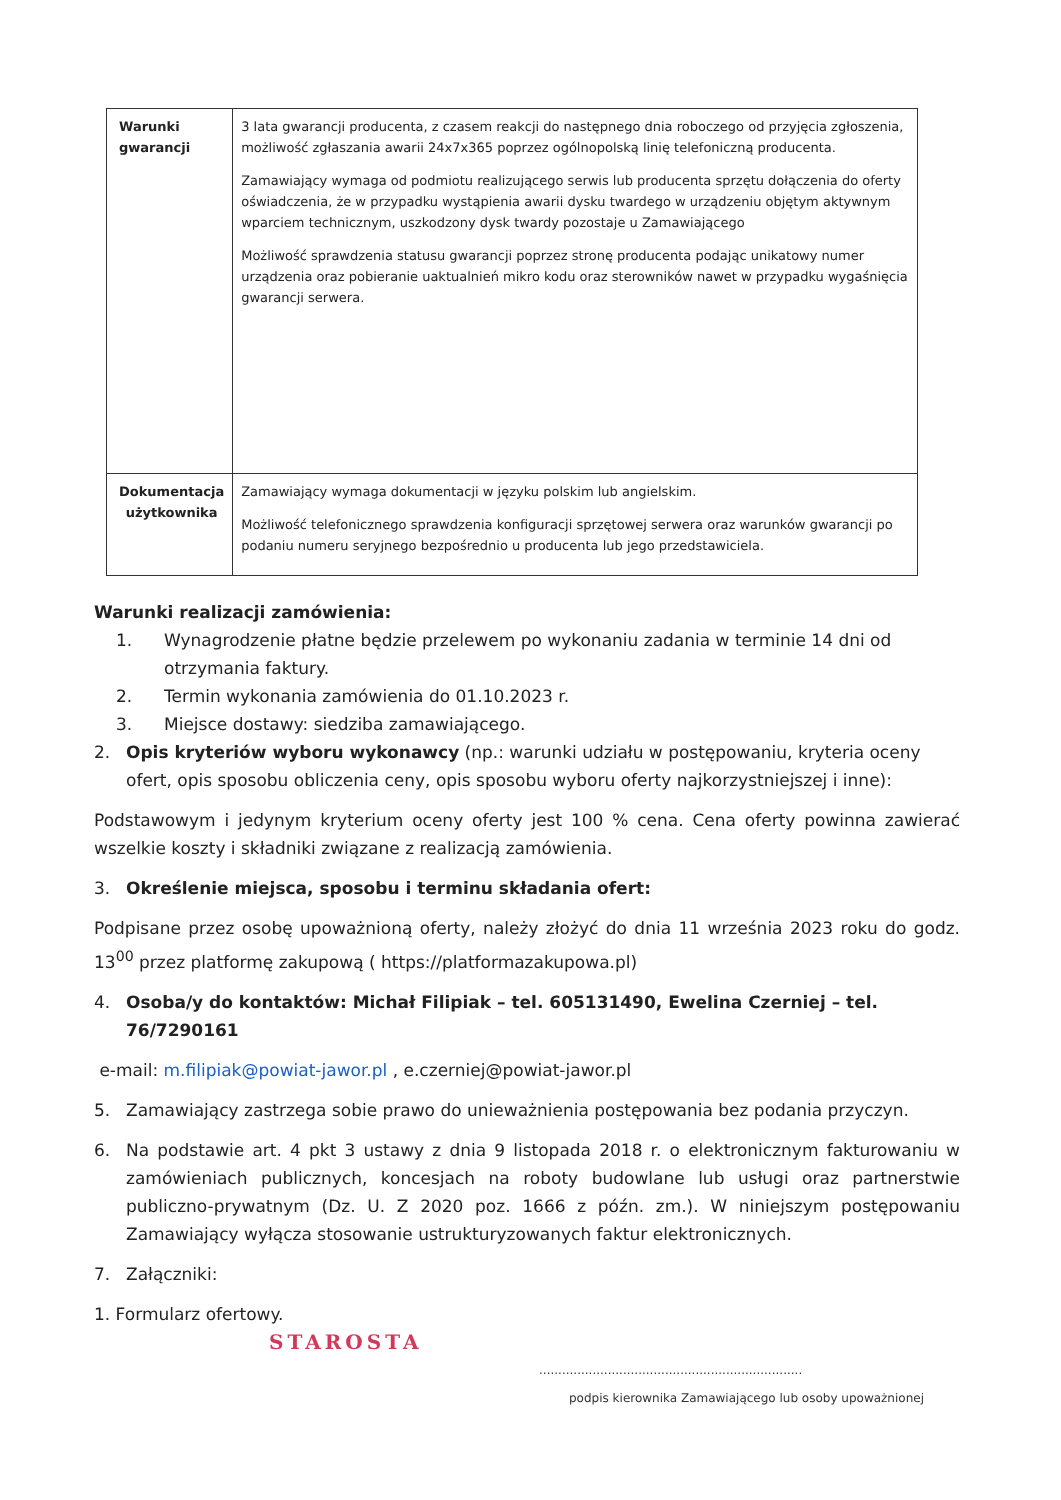| Warunki gwarancji | 3 lata gwarancji producenta, z czasem reakcji do następnego dnia roboczego od przyjęcia zgłoszenia, możliwość zgłaszania awarii 24x7x365 poprzez ogólnopolską linię telefoniczną producenta. Zamawiający wymaga od podmiotu realizującego serwis lub producenta sprzętu dołączenia do oferty oświadczenia, że w przypadku wystąpienia awarii dysku twardego w urządzeniu objętym aktywnym wparciem technicznym, uszkodzony dysk twardy pozostaje u Zamawiającego Możliwość sprawdzenia statusu gwarancji poprzez stronę producenta podając unikatowy numer urządzenia oraz pobieranie uaktualnień mikro kodu oraz sterowników nawet w przypadku wygaśnięcia gwarancji serwera. |
| Dokumentacja użytkownika | Zamawiający wymaga dokumentacji w języku polskim lub angielskim. Możliwość telefonicznego sprawdzenia konfiguracji sprzętowej serwera oraz warunków gwarancji po podaniu numeru seryjnego bezpośrednio u producenta lub jego przedstawiciela. |
Warunki realizacji zamówienia:
1. Wynagrodzenie płatne będzie przelewem po wykonaniu zadania w terminie 14 dni od otrzymania faktury.
2. Termin wykonania zamówienia do 01.10.2023 r.
3. Miejsce dostawy: siedziba zamawiającego.
2. Opis kryteriów wyboru wykonawcy (np.: warunki udziału w postępowaniu, kryteria oceny ofert, opis sposobu obliczenia ceny, opis sposobu wyboru oferty najkorzystniejszej i inne):
Podstawowym i jedynym kryterium oceny oferty jest 100 % cena. Cena oferty powinna zawierać wszelkie koszty i składniki związane z realizacją zamówienia.
3. Określenie miejsca, sposobu i terminu składania ofert:
Podpisane przez osobę upoważnioną oferty, należy złożyć do dnia 11 września 2023 roku do godz. 13<sup>00</sup> przez platformę zakupową ( https://platformazakupowa.pl)
4. Osoba/y do kontaktów: Michał Filipiak – tel. 605131490, Ewelina Czerniej – tel. 76/7290161
e-mail: m.filipiak@powiat-jawor.pl , e.czerniej@powiat-jawor.pl
5. Zamawiający zastrzega sobie prawo do unieważnienia postępowania bez podania przyczyn.
6. Na podstawie art. 4 pkt 3 ustawy z dnia 9 listopada 2018 r. o elektronicznym fakturowaniu w zamówieniach publicznych, koncesjach na roboty budowlane lub usługi oraz partnerstwie publiczno-prywatnym (Dz. U. Z 2020 poz. 1666 z późn. zm.). W niniejszym postępowaniu Zamawiający wyłącza stosowanie ustrukturyzowanych faktur elektronicznych.
7. Załączniki:
1. Formularz ofertowy.
STAROSTA
.....................................................................
podpis kierownika Zamawiającego lub osoby upoważnionej